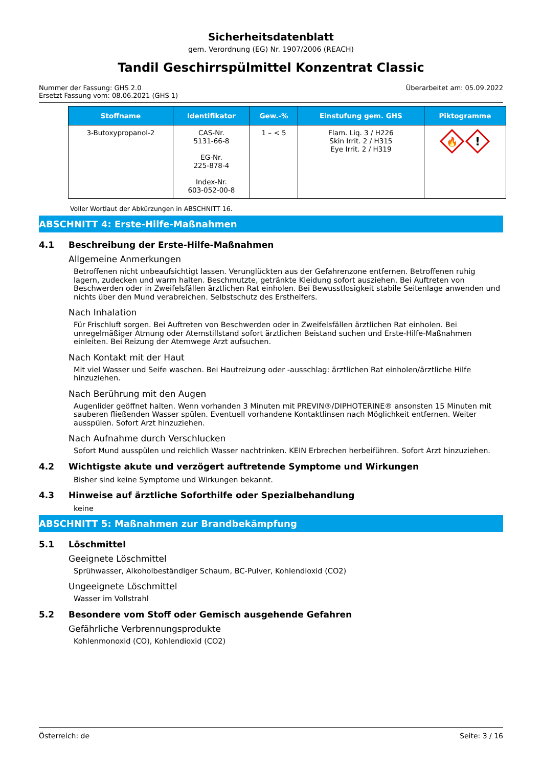Sicherheitsdatenblatt
gem. Verordnung (EG) Nr. 1907/2006 (REACH)
Tandil Geschirrspülmittel Konzentrat Classic
Nummer der Fassung: GHS 2.0
Ersetzt Fassung vom: 08.06.2021 (GHS 1)
Überarbeitet am: 05.09.2022
| Stoffname | Identifikator | Gew.-% | Einstufung gem. GHS | Piktogramme |
| --- | --- | --- | --- | --- |
| 3-Butoxypropanol-2 | CAS-Nr. 5131-66-8 EG-Nr. 225-878-4 Index-Nr. 603-052-00-8 | 1 – < 5 | Flam. Liq. 3 / H226 Skin Irrit. 2 / H315 Eye Irrit. 2 / H319 | 🔥 ! |
Voller Wortlaut der Abkürzungen in ABSCHNITT 16.
ABSCHNITT 4: Erste-Hilfe-Maßnahmen
4.1 Beschreibung der Erste-Hilfe-Maßnahmen
Allgemeine Anmerkungen
Betroffenen nicht unbeaufsichtigt lassen. Verunglückten aus der Gefahrenzone entfernen. Betroffenen ruhig lagern, zudecken und warm halten. Beschmutzte, getränkte Kleidung sofort ausziehen. Bei Auftreten von Beschwerden oder in Zweifelsfällen ärztlichen Rat einholen. Bei Bewusstlosigkeit stabile Seitenlage anwenden und nichts über den Mund verabreichen. Selbstschutz des Ersthelfers.
Nach Inhalation
Für Frischluft sorgen. Bei Auftreten von Beschwerden oder in Zweifelsfällen ärztlichen Rat einholen. Bei unregelmäßiger Atmung oder Atemstillstand sofort ärztlichen Beistand suchen und Erste-Hilfe-Maßnahmen einleiten. Bei Reizung der Atemwege Arzt aufsuchen.
Nach Kontakt mit der Haut
Mit viel Wasser und Seife waschen. Bei Hautreizung oder -ausschlag: ärztlichen Rat einholen/ärztliche Hilfe hinzuziehen.
Nach Berührung mit den Augen
Augenlider geöffnet halten. Wenn vorhanden 3 Minuten mit PREVIN®/DIPHOTERINE® ansonsten 15 Minuten mit sauberen fließenden Wasser spülen. Eventuell vorhandene Kontaktlinsen nach Möglichkeit entfernen. Weiter ausspülen. Sofort Arzt hinzuziehen.
Nach Aufnahme durch Verschlucken
Sofort Mund ausspülen und reichlich Wasser nachtrinken. KEIN Erbrechen herbeiführen. Sofort Arzt hinzuziehen.
4.2 Wichtigste akute und verzögert auftretende Symptome und Wirkungen
Bisher sind keine Symptome und Wirkungen bekannt.
4.3 Hinweise auf ärztliche Soforthilfe oder Spezialbehandlung
keine
ABSCHNITT 5: Maßnahmen zur Brandbekämpfung
5.1 Löschmittel
Geeignete Löschmittel
Sprühwasser, Alkoholbeständiger Schaum, BC-Pulver, Kohlendioxid (CO2)
Ungeeignete Löschmittel
Wasser im Vollstrahl
5.2 Besondere vom Stoff oder Gemisch ausgehende Gefahren
Gefährliche Verbrennungsprodukte
Kohlenmonoxid (CO), Kohlendioxid (CO2)
Österreich: de Seite: 3 / 16